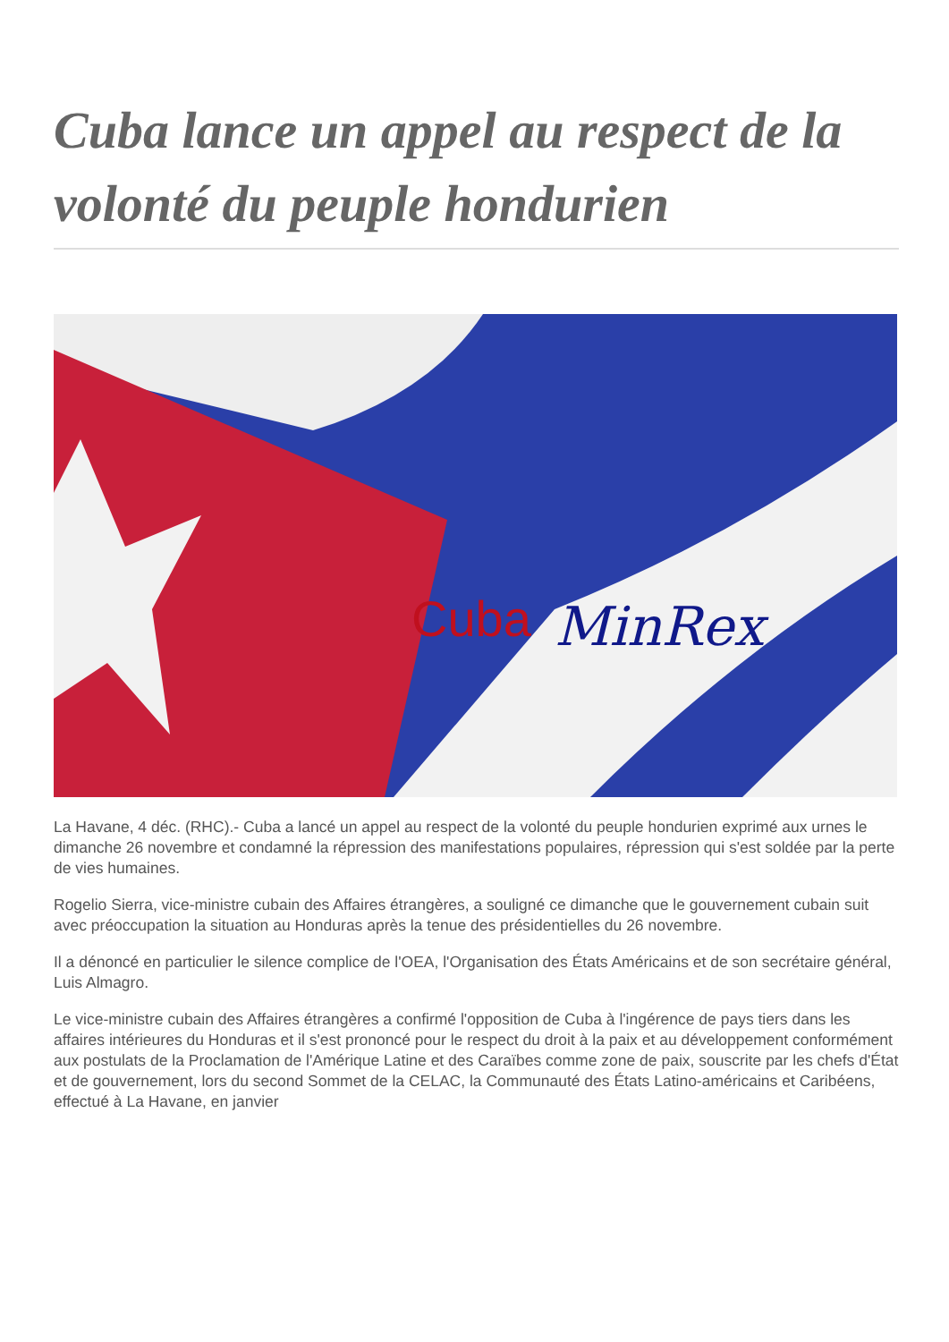Cuba lance un appel au respect de la volonté du peuple hondurien
Cuba
MinRex
La Havane, 4 déc. (RHC).- Cuba a lancé un appel au respect de la volonté du peuple hondurien exprimé aux urnes le dimanche 26 novembre et condamné la répression des manifestations populaires, répression qui s'est soldée par la perte de vies humaines.
Rogelio Sierra, vice-ministre cubain des Affaires étrangères, a souligné ce dimanche que le gouvernement cubain suit avec préoccupation la situation au Honduras après la tenue des présidentielles du 26 novembre.
Il a dénoncé en particulier le silence complice de l'OEA, l'Organisation des États Américains et de son secrétaire général, Luis Almagro.
Le vice-ministre cubain des Affaires étrangères a confirmé l'opposition de Cuba à l'ingérence de pays tiers dans les affaires intérieures du Honduras et il s'est prononcé pour le respect du droit à la paix et au développement conformément aux postulats de la Proclamation de l'Amérique Latine et des Caraïbes comme zone de paix, souscrite par les chefs d'État et de gouvernement, lors du second Sommet de la CELAC, la Communauté des États Latino-américains et Caribéens, effectué à La Havane, en janvier